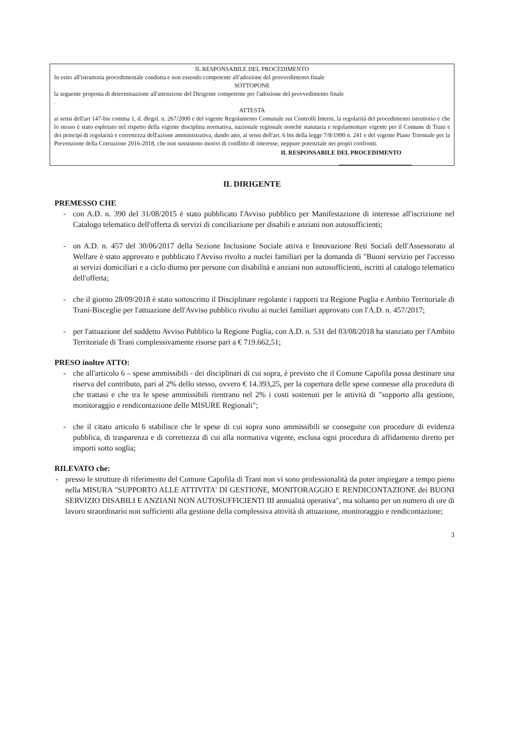IL RESPONSABILE DEL PROCEDIMENTO
In esito all'istruttoria procedimentale condotta e non essendo competente all'adozione del provvedimento finale
SOTTOPONE
la seguente proposta di determinazione all'attenzione del Dirigente competente per l'adozione del provvedimento finale
.
ATTESTA
ai sensi dell'art 147-bis comma 1, d. dlegsl. n. 267/2000 e del vigente Regolamento Comunale sui Controlli Interni, la regolarità del procedimento istruttorio e che lo stesso è stato espletato nel rispetto della vigente disciplina normativa, nazionale regionale nonché statutaria e regolamentare vigente per il Comune di Trani e dei principi di regolarità e correttezza dell'azione amministrativa, dando atto, ai sensi dell'art. 6 bis della legge 7/8/1990 n. 241 e del vigente Piano Triennale per la Prevenzione della Corruzione 2016-2018, che non sussistono motivi di conflitto di interesse, neppure potenziale nei propri confronti.
IL RESPONSABILE DEL PROCEDIMENTO
IL DIRIGENTE
PREMESSO CHE
- con A.D. n. 390 del 31/08/2015 è stato pubblicato l'Avviso pubblico per Manifestazione di interesse all'iscrizione nel Catalogo telematico dell'offerta di servizi di conciliazione per disabili e anziani non autosufficienti;
- on A.D. n. 457 del 30/06/2017 della Sezione Inclusione Sociale attiva e Innovazione Reti Sociali dell'Assessorato al Welfare è stato approvato e pubblicato l'Avviso rivolto a nuclei familiari per la domanda di "Buoni servizio per l'accesso ai servizi domiciliari e a ciclo diurno per persone con disabilità e anziani non autosufficienti, iscritti al catalogo telematico dell'offerta;
- che il giorno 28/09/2018 è stato sottoscritto il Disciplinare regolante i rapporti tra Regione Puglia e Ambito Territoriale di Trani-Bisceglie per l'attuazione dell'Avviso pubblico rivolto ai nuclei familiari approvato con l'A.D. n. 457/2017;
- per l'attuazione del suddetto Avviso Pubblico la Regione Puglia, con A.D. n. 531 del 03/08/2018 ha stanziato per l'Ambito Territoriale di Trani complessivamente risorse pari a € 719.662,51;
PRESO inoltre ATTO:
- che all'articolo 6 – spese ammissibili - dei disciplinari di cui sopra, è previsto che il Comune Capofila possa destinare una riserva del contributo, pari al 2% dello stesso, ovvero € 14.393,25, per la copertura delle spese connesse alla procedura di che trattasi e che tra le spese ammissibili rientrano nel 2% i costi sostenuti per le attività di "supporto alla gestione, monitoraggio e rendicontazione delle MISURE Regionali";
- che il citato articolo 6 stabilisce che le spese di cui sopra sono ammissibili se conseguite con procedure di evidenza pubblica, di trasparenza e di correttezza di cui alla normativa vigente, esclusa ogni procedura di affidamento diretto per importi sotto soglia;
RILEVATO che:
- presso le strutture di riferimento del Comune Capofila di Trani non vi sono professionalità da poter impiegare a tempo pieno nella MISURA "SUPPORTO ALLE ATTIVITA' DI GESTIONE, MONITORAGGIO E RENDICONTAZIONE dei BUONI SERVIZIO DISABILI E ANZIANI NON AUTOSUFFICIENTI III annualità operativa", ma soltanto per un numero di ore di lavoro straordinario non sufficienti alla gestione della complessiva attività di attuazione, monitoraggio e rendicontazione;
3